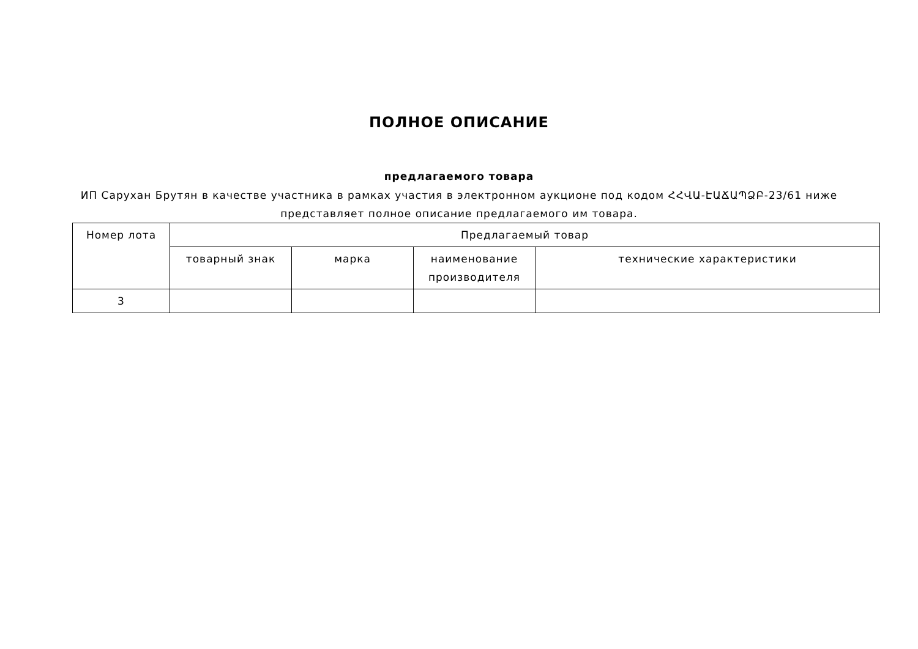ПОЛНОЕ ОПИСАНИЕ
предлагаемого товара
ИП Саруxан Брутян в качестве участника в рамках участия в электронном аукционе под кодом ՀՀՎԱ-ԷԱՃԱՊՁԲ-23/61 ниже представляет полное описание предлагаемого им товара.
| Номер лота | Предлагаемый товар | | | |
| --- | --- | --- | --- | --- |
| | товарный знак | марка | наименование производителя | технические характеристики |
| 3 | | | | |